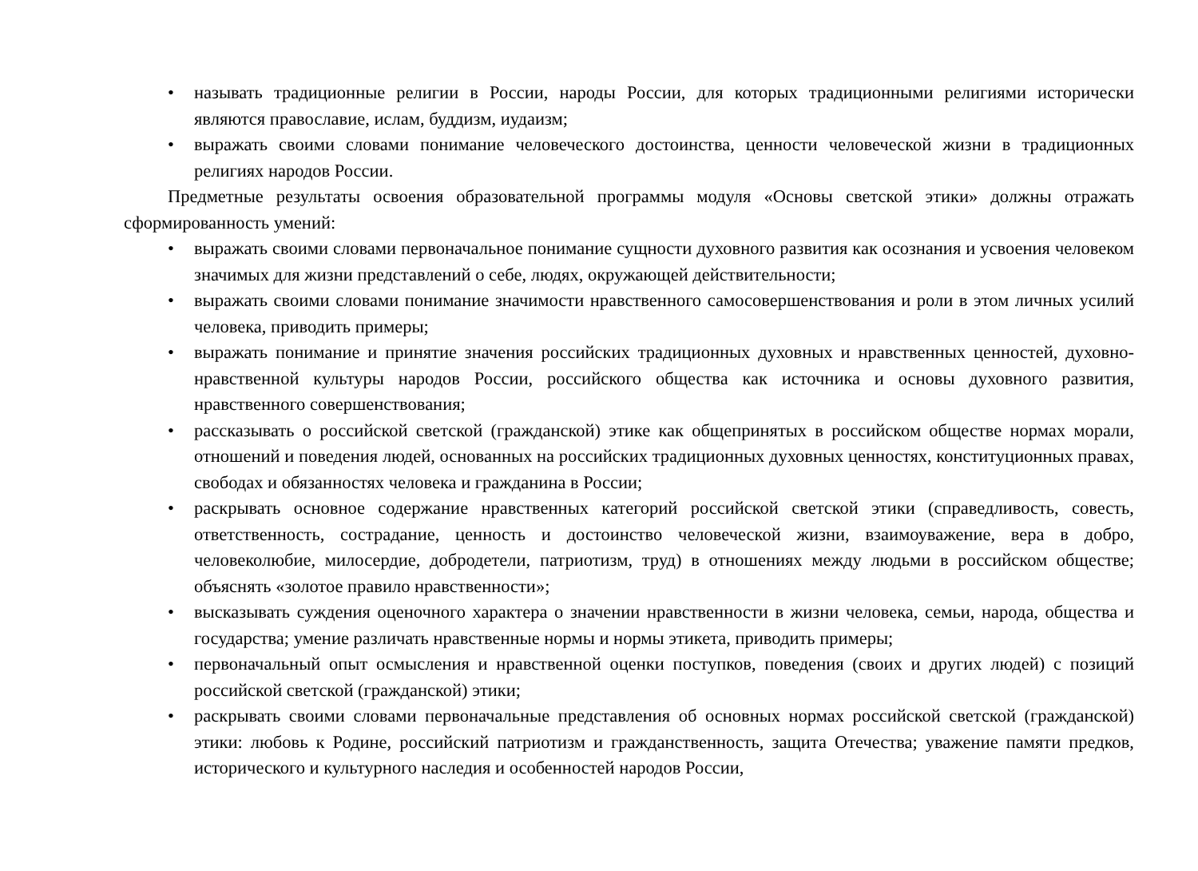• называть традиционные религии в России, народы России, для которых традиционными религиями исторически являются православие, ислам, буддизм, иудаизм;
• выражать своими словами понимание человеческого достоинства, ценности человеческой жизни в традиционных религиях народов России.
Предметные результаты освоения образовательной программы модуля «Основы светской этики» должны отражать сформированность умений:
• выражать своими словами первоначальное понимание сущности духовного развития как осознания и усвоения человеком значимых для жизни представлений о себе, людях, окружающей действительности;
• выражать своими словами понимание значимости нравственного самосовершенствования и роли в этом личных усилий человека, приводить примеры;
• выражать понимание и принятие значения российских традиционных духовных и нравственных ценностей, духовно-нравственной культуры народов России, российского общества как источника и основы духовного развития, нравственного совершенствования;
• рассказывать о российской светской (гражданской) этике как общепринятых в российском обществе нормах морали, отношений и поведения людей, основанных на российских традиционных духовных ценностях, конституционных правах, свободах и обязанностях человека и гражданина в России;
• раскрывать основное содержание нравственных категорий российской светской этики (справедливость, совесть, ответственность, сострадание, ценность и достоинство человеческой жизни, взаимоуважение, вера в добро, человеколюбие, милосердие, добродетели, патриотизм, труд) в отношениях между людьми в российском обществе; объяснять «золотое правило нравственности»;
• высказывать суждения оценочного характера о значении нравственности в жизни человека, семьи, народа, общества и государства; умение различать нравственные нормы и нормы этикета, приводить примеры;
• первоначальный опыт осмысления и нравственной оценки поступков, поведения (своих и других людей) с позиций российской светской (гражданской) этики;
• раскрывать своими словами первоначальные представления об основных нормах российской светской (гражданской) этики: любовь к Родине, российский патриотизм и гражданственность, защита Отечества; уважение памяти предков, исторического и культурного наследия и особенностей народов России,